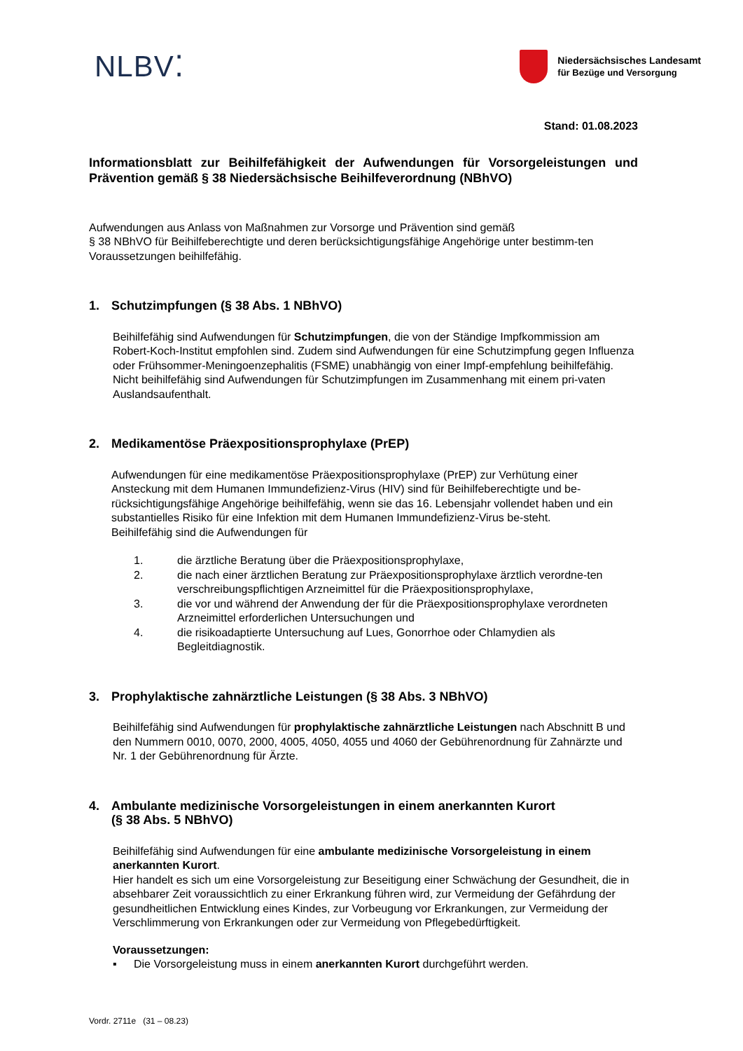NLBV⁚
Niedersächsisches Landesamt
für Bezüge und Versorgung
Stand: 01.08.2023
Informationsblatt zur Beihilfefähigkeit der Aufwendungen für Vorsorgeleistungen und Prävention gemäß § 38 Niedersächsische Beihilfeverordnung (NBhVO)
Aufwendungen aus Anlass von Maßnahmen zur Vorsorge und Prävention sind gemäß
§ 38 NBhVO für Beihilfeberechtigte und deren berücksichtigungsfähige Angehörige unter bestimm-ten Voraussetzungen beihilfefähig.
1. Schutzimpfungen (§ 38 Abs. 1 NBhVO)
Beihilfefähig sind Aufwendungen für Schutzimpfungen, die von der Ständige Impfkommission am Robert-Koch-Institut empfohlen sind. Zudem sind Aufwendungen für eine Schutzimpfung gegen Influenza oder Frühsommer-Meningoenzephalitis (FSME) unabhängig von einer Impf-empfehlung beihilfefähig.
Nicht beihilfefähig sind Aufwendungen für Schutzimpfungen im Zusammenhang mit einem pri-vaten Auslandsaufenthalt.
2. Medikamentöse Präexpositionsprophylaxe (PrEP)
Aufwendungen für eine medikamentöse Präexpositionsprophylaxe (PrEP) zur Verhütung einer Ansteckung mit dem Humanen Immundefizienz-Virus (HIV) sind für Beihilfeberechtigte und be-rücksichtigungsfähige Angehörige beihilfefähig, wenn sie das 16. Lebensjahr vollendet haben und ein substantielles Risiko für eine Infektion mit dem Humanen Immundefizienz-Virus be-steht.
Beihilfefähig sind die Aufwendungen für
1. die ärztliche Beratung über die Präexpositionsprophylaxe,
2. die nach einer ärztlichen Beratung zur Präexpositionsprophylaxe ärztlich verordne-ten verschreibungspflichtigen Arzneimittel für die Präexpositionsprophylaxe,
3. die vor und während der Anwendung der für die Präexpositionsprophylaxe verordneten Arzneimittel erforderlichen Untersuchungen und
4. die risikoadaptierte Untersuchung auf Lues, Gonorrhoe oder Chlamydien als Begleitdiagnostik.
3. Prophylaktische zahnärztliche Leistungen (§ 38 Abs. 3 NBhVO)
Beihilfefähig sind Aufwendungen für prophylaktische zahnärztliche Leistungen nach Abschnitt B und den Nummern 0010, 0070, 2000, 4005, 4050, 4055 und 4060 der Gebührenordnung für Zahnärzte und Nr. 1 der Gebührenordnung für Ärzte.
4. Ambulante medizinische Vorsorgeleistungen in einem anerkannten Kurort
(§ 38 Abs. 5 NBhVO)
Beihilfefähig sind Aufwendungen für eine ambulante medizinische Vorsorgeleistung in einem anerkannten Kurort.
Hier handelt es sich um eine Vorsorgeleistung zur Beseitigung einer Schwächung der Gesundheit, die in absehbarer Zeit voraussichtlich zu einer Erkrankung führen wird, zur Vermeidung der Gefährdung der gesundheitlichen Entwicklung eines Kindes, zur Vorbeugung vor Erkrankungen, zur Vermeidung der Verschlimmerung von Erkrankungen oder zur Vermeidung von Pflegebedürftigkeit.
Voraussetzungen:
▪ Die Vorsorgeleistung muss in einem anerkannten Kurort durchgeführt werden.
Vordr. 2711e (31 – 08.23)